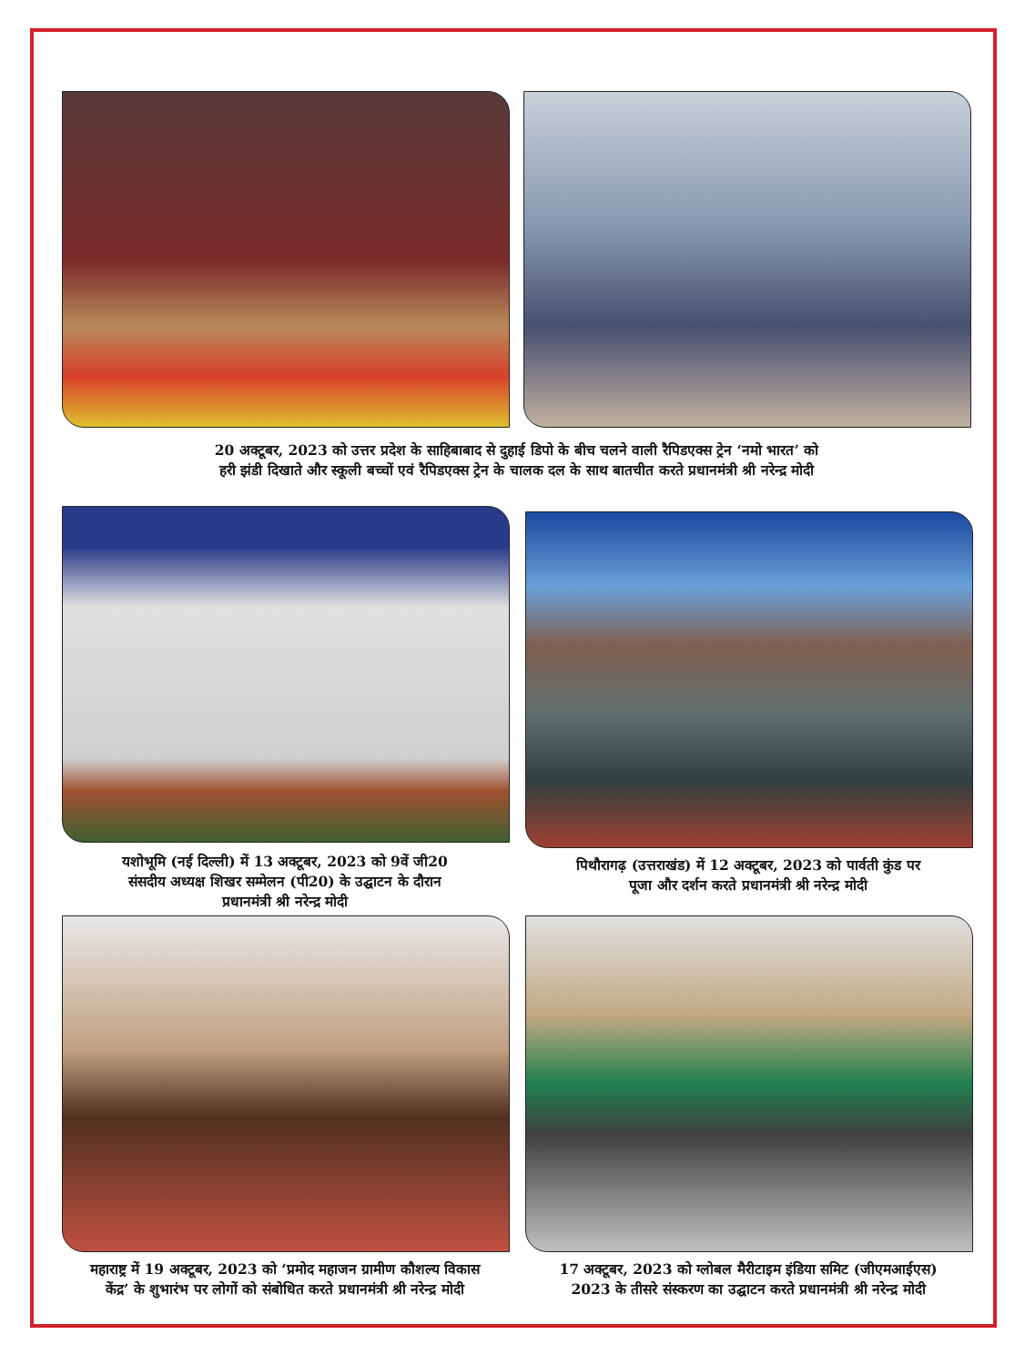20 अक्टूबर, 2023 को उत्तर प्रदेश के साहिबाबाद से दुहाई डिपो के बीच चलने वाली रैपिडएक्स ट्रेन ‘नमो भारत’ को
हरी झंडी दिखाते और स्कूली बच्चों एवं रैपिडएक्स ट्रेन के चालक दल के साथ बातचीत करते प्रधानमंत्री श्री नरेन्द्र मोदी
यशोभूमि (नई दिल्ली) में 13 अक्टूबर, 2023 को 9वें जी20
संसदीय अध्यक्ष शिखर सम्मेलन (पी20) के उद्घाटन के दौरान
प्रधानमंत्री श्री नरेन्द्र मोदी
पिथौरागढ़ (उत्तराखंड) में 12 अक्टूबर, 2023 को पार्वती कुंड पर
पूजा और दर्शन करते प्रधानमंत्री श्री नरेन्द्र मोदी
महाराष्ट्र में 19 अक्टूबर, 2023 को ‘प्रमोद महाजन ग्रामीण कौशल्य विकास
केंद्र’ के शुभारंभ पर लोगों को संबोधित करते प्रधानमंत्री श्री नरेन्द्र मोदी
17 अक्टूबर, 2023 को ग्लोबल मैरीटाइम इंडिया समिट (जीएमआईएस)
2023 के तीसरे संस्करण का उद्घाटन करते प्रधानमंत्री श्री नरेन्द्र मोदी